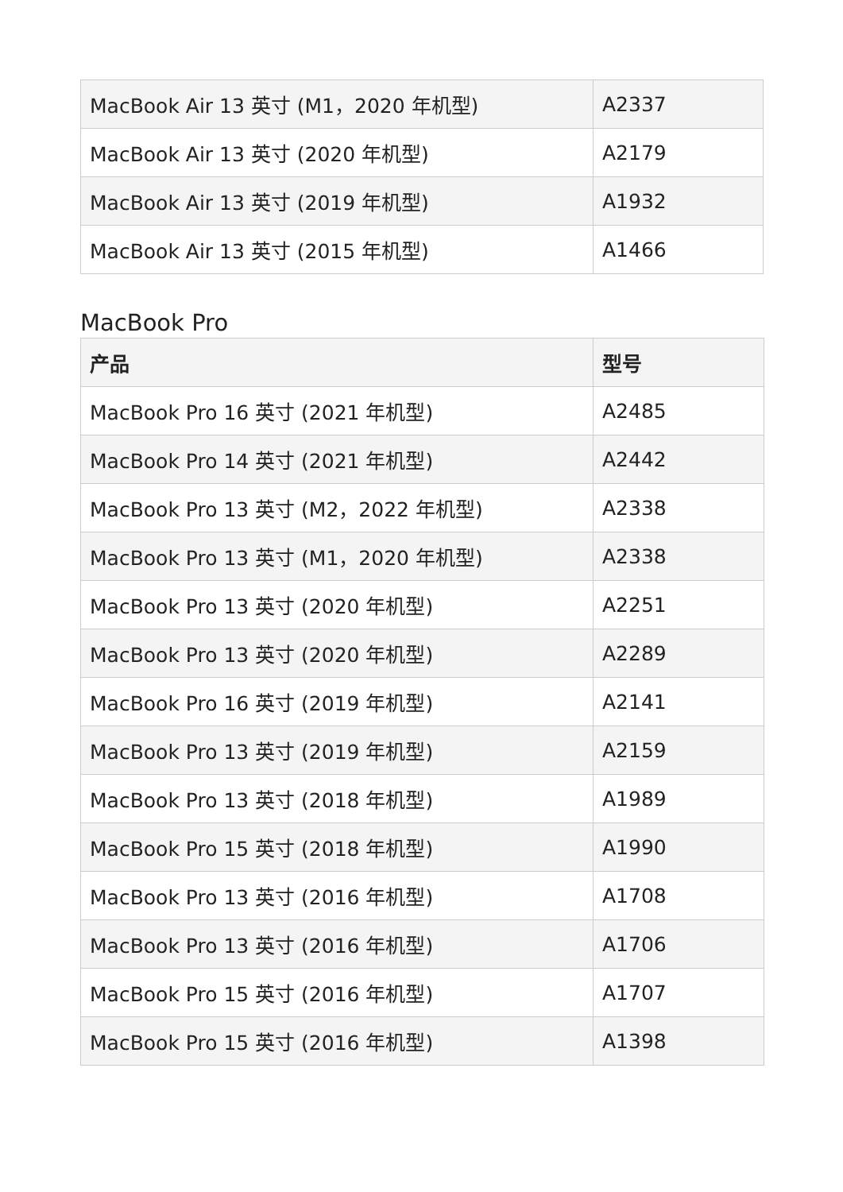| MacBook Air 13 英寸 (M1，2020 年机型) | A2337 |
| MacBook Air 13 英寸 (2020 年机型) | A2179 |
| MacBook Air 13 英寸 (2019 年机型) | A1932 |
| MacBook Air 13 英寸 (2015 年机型) | A1466 |
MacBook Pro
| 产品 | 型号 |
| --- | --- |
| MacBook Pro 16 英寸 (2021 年机型) | A2485 |
| MacBook Pro 14 英寸 (2021 年机型) | A2442 |
| MacBook Pro 13 英寸 (M2，2022 年机型) | A2338 |
| MacBook Pro 13 英寸 (M1，2020 年机型) | A2338 |
| MacBook Pro 13 英寸 (2020 年机型) | A2251 |
| MacBook Pro 13 英寸 (2020 年机型) | A2289 |
| MacBook Pro 16 英寸 (2019 年机型) | A2141 |
| MacBook Pro 13 英寸 (2019 年机型) | A2159 |
| MacBook Pro 13 英寸 (2018 年机型) | A1989 |
| MacBook Pro 15 英寸 (2018 年机型) | A1990 |
| MacBook Pro 13 英寸 (2016 年机型) | A1708 |
| MacBook Pro 13 英寸 (2016 年机型) | A1706 |
| MacBook Pro 15 英寸 (2016 年机型) | A1707 |
| MacBook Pro 15 英寸 (2016 年机型) | A1398 |